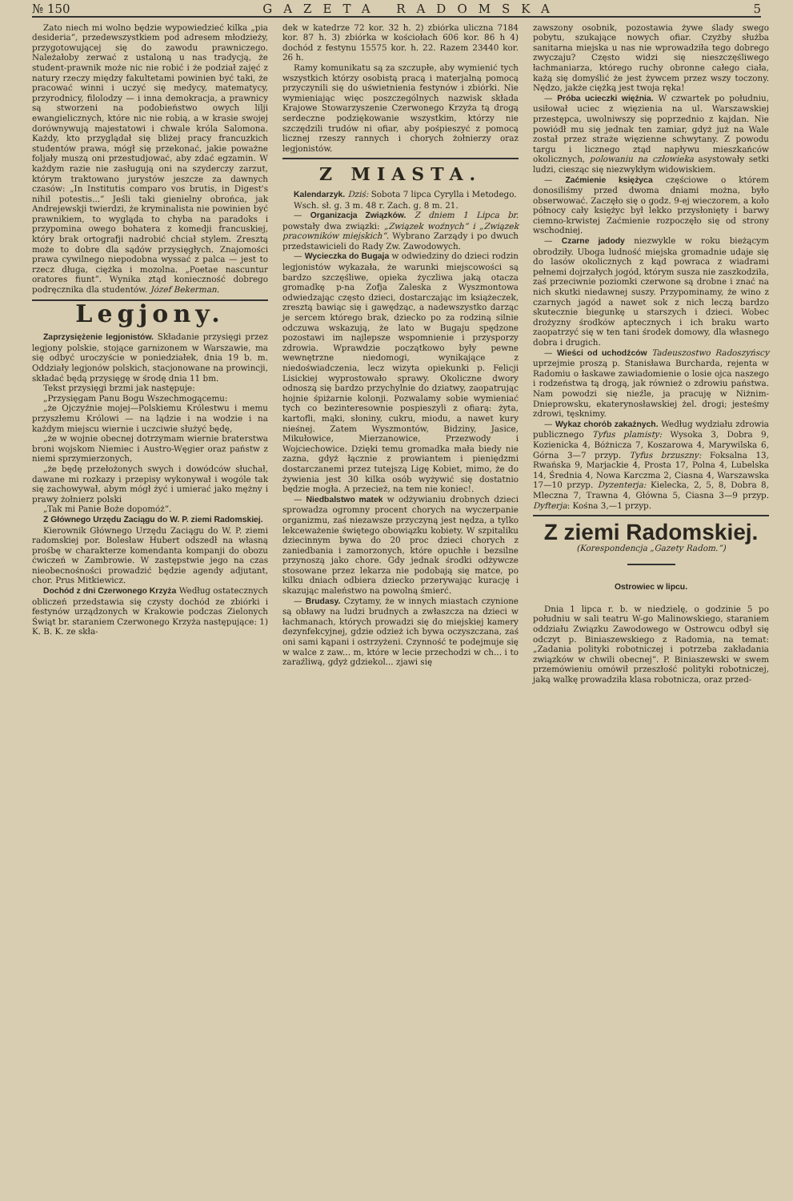№ 150 GAZETA RADOMSKA 5
Zato niech mi wolno będzie wypowiedzieć kilka „pia desideria“, przedewszystkiem pod adresem młodzieży, przygotowującej się do zawodu prawniczego. Należałoby zerwać z ustaloną u nas tradycją, że student-prawnik może nic nie robić i że podział zajęć z natury rzeczy między fakultetami powinien być taki, że pracować winni i uczyć się medycy, matematycy, przyrodnicy, filolodzy — i inna demokracja, a prawnicy są stworzeni na podobieństwo owych lilji ewangielicznych, które nic nie robią, a w krasie swojej dorównywują majestatowi i chwale króla Salomona. Każdy, kto przyglądał się bliżej pracy francuzkich studentów prawa, mógł się przekonać, jakie poważne foljały muszą oni przestudjować, aby zdać egzamin. W każdym razie nie zasługują oni na szyderczy zarzut, którym traktowano jurystów jeszcze za dawnych czasów: „In Institutis comparo vos brutis, in Digest's nihil potestis...“ Jeśli taki gienielny obrońca, jak Andrejewskji twierdzi, że kryminalista nie powinien być prawnikiem, to wygląda to chyba na paradoks i przypomina owego bohatera z komedji francuskiej, który brak ortografji nadrobić chciał stylem. Zresztą może to dobre dla sądów przysięgłych. Znajomości prawa cywilnego niepodobna wyssać z palca — jest to rzecz długa, ciężka i mozolna. „Poetae nascuntur oratores fiunt“. Wynika ztąd konieczność dobrego podręcznika dla studentów. Józef Bekerman.
Legjony.
Zaprzysiężenie legjonistów. Składanie przysięgi przez legjony polskie, stojące garnizonem w Warszawie, ma się odbyć uroczyście w poniedziałek, dnia 19 b. m. Oddziały legjonów polskich, stacjonowane na prowincji, składać będą przysięgę w środę dnia 11 bm.
Tekst przysięgi brzmi jak następuje:
„Przysięgam Panu Bogu Wszechmogącemu:
„że Ojczyźnie mojej—Polskiemu Królestwu i memu przyszłemu Królowi — na lądzie i na wodzie i na każdym miejscu wiernie i uczciwie służyć będę,
„że w wojnie obecnej dotrzymam wiernie braterstwa broni wojskom Niemiec i Austro-Węgier oraz państw z niemi sprzymierzonych,
„że będę przełożonych swych i dowódców słuchał, dawane mi rozkazy i przepisy wykonywał i wogóle tak się zachowywał, abym mógł żyć i umierać jako mężny i prawy żołnierz polski
„Tak mi Panie Boże dopomóż“.
Z Głównego Urzędu Zaciągu do W. P. ziemi Radomskiej.
Kierownik Głównego Urzędu Zaciągu do W. P. ziemi radomskiej por. Bolesław Hubert odszedł na własną prośbę w charakterze komendanta kompanji do obozu ćwiczeń w Zambrowie. W zastępstwie jego na czas nieobecnośności prowadzić będzie agendy adjutant, chor. Prus Mitkiewicz.
Dochód z dni Czerwonego Krzyża Według ostatecznych obliczeń przedstawia się czysty dochód ze zbiórki i festynów urządzonych w Krakowie podczas Zielonych Świąt br. staraniem Czerwonego Krzyża następujące: 1) K. B. K. ze skła-
dek w katedrze 72 kor. 32 h. 2) zbiórka uliczna 7184 kor. 87 h. 3) zbiórka w kościołach 606 kor. 86 h 4) dochód z festynu 15575 kor. h. 22. Razem 23440 kor. 26 h.
Ramy komunikatu są za szczupłe, aby wymienić tych wszystkich którzy osobistą pracą i materjalną pomocą przyczynili się do uświetnienia festynów i zbiórki. Nie wymieniając więc poszczególnych nazwisk składa Krajowe Stowarzyszenie Czerwonego Krzyża tą drogą serdeczne podziękowanie wszystkim, którzy nie szczędzili trudów ni ofiar, aby pośpieszyć z pomocą licznej rzeszy rannych i chorych żołnierzy oraz legjonistów.
Z MIASTA.
Kalendarzyk. Dziś: Sobota 7 lipca Cyrylla i Metodego.
Wsch. sł. g. 3 m. 48 r. Zach. g. 8 m. 21.
— Organizacja Związków. Z dniem 1 Lipca br. powstały dwa związki: „Związek woźnych“ i „Związek pracowników miejskich“. Wybrano Zarządy i po dwuch przedstawicieli do Rady Zw. Zawodowych.
— Wycieczka do Bugaja w odwiedziny do dzieci rodzin legjonistów wykazała, że warunki miejscowości są bardzo szczęśliwe, opieka życzliwa jaką otacza gromadkę p-na Zofja Zaleska z Wyszmontowa odwiedzając często dzieci, dostarczając im książeczek, zresztą bawiąc się i gawędząc, a nadewszystko darząc je sercem którego brak, dziecko po za rodziną silnie odczuwa wskazują, że lato w Bugaju spędzone pozostawi im najlepsze wspomnienie i przysporzy zdrowia. Wprawdzie początkowo były pewne wewnętrzne niedomogi, wynikające z niedoświadczenia, lecz wizyta opiekunki p. Felicji Lisickiej wyprostowało sprawy. Okoliczne dwory odnoszą się bardzo przychylnie do dziatwy, zaopatrując hojnie śpiżarnie kolonji. Pozwalamy sobie wymieniać tych co bezinteresownie pospieszyli z ofiarą: żyta, kartofli, mąki, słoniny, cukru, miodu, a nawet kury nieśnej. Zatem Wyszmontów, Bidziny, Jasice, Mikułowice, Mierzanowice, Przezwody i Wojciechowice. Dzięki temu gromadka mała biedy nie zazna, gdyż łącznie z prowiantem i pieniędzmi dostarczanemi przez tutejszą Ligę Kobiet, mimo, że do żywienia jest 30 kilka osób wyżywić się dostatnio będzie mogła. A przecież, na tem nie koniec!.
— Niedbalstwo matek w odżywianiu drobnych dzieci sprowadza ogromny procent chorych na wyczerpanie organizmu, zaś niezawsze przyczyną jest nędza, a tylko lekceważenie świętego obowiązku kobiety. W szpitaliku dziecinnym bywa do 20 proc dzieci chorych z zaniedbania i zamorzonych, które opuchłe i bezsilne przynoszą jako chore. Gdy jednak środki odżywcze stosowane przez lekarza nie podobają się matce, po kilku dniach odbiera dziecko przerywając kurację i skazując maleństwo na powolną śmierć.
— Brudasy. Czytamy, że w innych miastach czynione są obławy na ludzi brudnych a zwłaszcza na dzieci w łachmanach, których prowadzi się do miejskiej kamery dezynfekcyjnej, gdzie odzież ich bywa oczyszczana, zaś oni sami kąpani i ostrzyżeni. Czynność te podejmuje się w walce z zaw... m, które w lecie przechodzi w ch... i to zaraźliwą, gdyż gdziekol... zjawi się
zawszony osobnik, pozostawia żywe ślady swego pobytu, szukające nowych ofiar. Czyżby służba sanitarna miejska u nas nie wprowadziła tego dobrego zwyczaju? Często widzi się nieszczęśliwego łachmaniarza, którego ruchy obronne całego ciała, każą się domyślić że jest żywcem przez wszy toczony. Nędzo, jakże ciężką jest twoja ręka!
— Próba ucieczki więźnia. W czwartek po południu, usiłował uciec z więzienia na ul. Warszawskiej przestępca, uwolniwszy się poprzednio z kajdan. Nie powiódł mu się jednak ten zamiar, gdyż już na Wale został przez straże więzienne schwytany. Z powodu targu i licznego ztąd napływu mieszkańców okolicznych, polowaniu na człowieka asystowały setki ludzi, ciesząc się niezwykłym widowiskiem.
— Zaćmienie księżyca częściowe o którem donosiliśmy przed dwoma dniami można, było obserwować. Zaczęło się o godz. 9-ej wieczorem, a koło północy cały księżyc był lekko przysłonięty i barwy ciemno-krwistej Zaćmienie rozpoczęło się od strony wschodniej.
— Czarne jadody niezwykle w roku bieżącym obrodziły. Uboga ludność miejska gromadnie udaje się do lasów okolicznych z kąd powraca z wiadrami pełnemi dojrzałych jogód, którym susza nie zaszkodziła, zaś przeciwnie poziomki czerwone są drobne i znać na nich skutki niedawnej suszy. Przypominamy, że wino z czarnych jagód a nawet sok z nich leczą bardzo skutecznie biegunkę u starszych i dzieci. Wobec drożyzny środków aptecznych i ich braku warto zaopatrzyć się w ten tani środek domowy, dla własnego dobra i drugich.
— Wieści od uchodźców Tadeuszostwo Radoszyńscy uprzejmie proszą p. Stanisława Burcharda, rejenta w Radomiu o łaskawe zawiadomienie o losie ojca naszego i rodzeństwa tą drogą, jak również o zdrowiu państwa. Nam powodzi się nieźle, ja pracuję w Niżnim-Dnieprowsku, ekaterynosławskiej żel. drogi; jesteśmy zdrowi, tęsknimy.
— Wykaz chorób zakaźnych. Według wydziału zdrowia publicznego Tyfus plamisty: Wysoka 3, Dobra 9, Kozienicka 4, Bóżnicza 7, Koszarowa 4, Marywilska 6, Górna 3—7 przyp. Tyfus brzuszny: Foksalna 13, Rwańska 9, Marjackie 4, Prosta 17, Polna 4, Lubelska 14, Średnia 4, Nowa Karczma 2, Ciasna 4, Warszawska 17—10 przyp. Dyzenterja: Kielecka, 2, 5, 8, Dobra 8, Mleczna 7, Trawna 4, Główna 5, Ciasna 3—9 przyp. Dyfterja: Kośna 3,—1 przyp.
Z ziemi Radomskiej.
(Korespondencja „Gazety Radom.“)
Ostrowiec w lipcu.
Dnia 1 lipca r. b. w niedzielę, o godzinie 5 po południu w sali teatru W-go Malinowskiego, staraniem oddziału Związku Zawodowego w Ostrowcu odbył się odczyt p. Biniaszewskiego z Radomia, na temat: „Zadania polityki robotniczej i potrzeba zakładania związków w chwili obecnej“. P. Biniaszewski w swem przemówieniu omówił przeszłość polityki robotniczej, jaką walkę prowadziła klasa robotnicza, oraz przed-